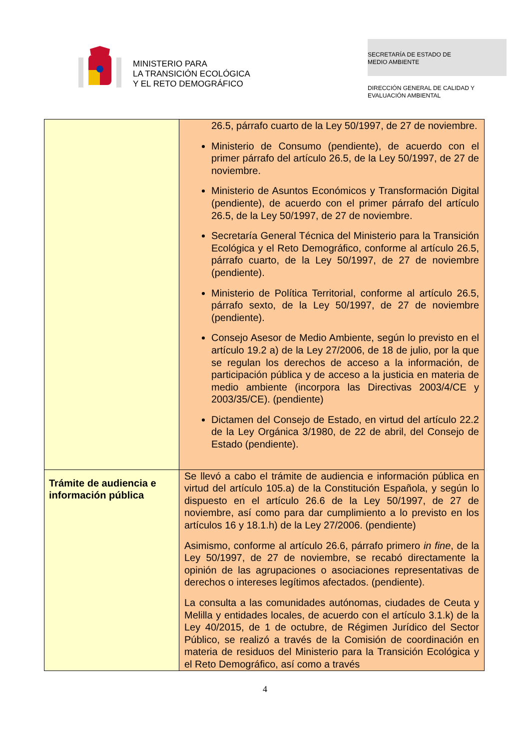MINISTERIO PARA
LA TRANSICIÓN ECOLÓGICA
Y EL RETO DEMOGRÁFICO
SECRETARÍA DE ESTADO DE
MEDIO AMBIENTE
DIRECCIÓN GENERAL DE CALIDAD Y
EVALUACIÓN AMBIENTAL
| | 26.5, párrafo cuarto de la Ley 50/1997, de 27 de noviembre. Ministerio de Consumo (pendiente), de acuerdo con el primer párrafo del artículo 26.5, de la Ley 50/1997, de 27 de noviembre. Ministerio de Asuntos Económicos y Transformación Digital (pendiente), de acuerdo con el primer párrafo del artículo 26.5, de la Ley 50/1997, de 27 de noviembre. Secretaría General Técnica del Ministerio para la Transición Ecológica y el Reto Demográfico, conforme al artículo 26.5, párrafo cuarto, de la Ley 50/1997, de 27 de noviembre (pendiente). Ministerio de Política Territorial, conforme al artículo 26.5, párrafo sexto, de la Ley 50/1997, de 27 de noviembre (pendiente). Consejo Asesor de Medio Ambiente, según lo previsto en el artículo 19.2 a) de la Ley 27/2006, de 18 de julio, por la que se regulan los derechos de acceso a la información, de participación pública y de acceso a la justicia en materia de medio ambiente (incorpora las Directivas 2003/4/CE y 2003/35/CE). (pendiente) Dictamen del Consejo de Estado, en virtud del artículo 22.2 de la Ley Orgánica 3/1980, de 22 de abril, del Consejo de Estado (pendiente). |
| Trámite de audiencia e información pública | Se llevó a cabo el trámite de audiencia e información pública en virtud del artículo 105.a) de la Constitución Española, y según lo dispuesto en el artículo 26.6 de la Ley 50/1997, de 27 de noviembre, así como para dar cumplimiento a lo previsto en los artículos 16 y 18.1.h) de la Ley 27/2006. (pendiente) Asimismo, conforme al artículo 26.6, párrafo primero in fine , de la Ley 50/1997, de 27 de noviembre, se recabó directamente la opinión de las agrupaciones o asociaciones representativas de derechos o intereses legítimos afectados. (pendiente). La consulta a las comunidades autónomas, ciudades de Ceuta y Melilla y entidades locales, de acuerdo con el artículo 3.1.k) de la Ley 40/2015, de 1 de octubre, de Régimen Jurídico del Sector Público, se realizó a través de la Comisión de coordinación en materia de residuos del Ministerio para la Transición Ecológica y el Reto Demográfico, así como a través |
4